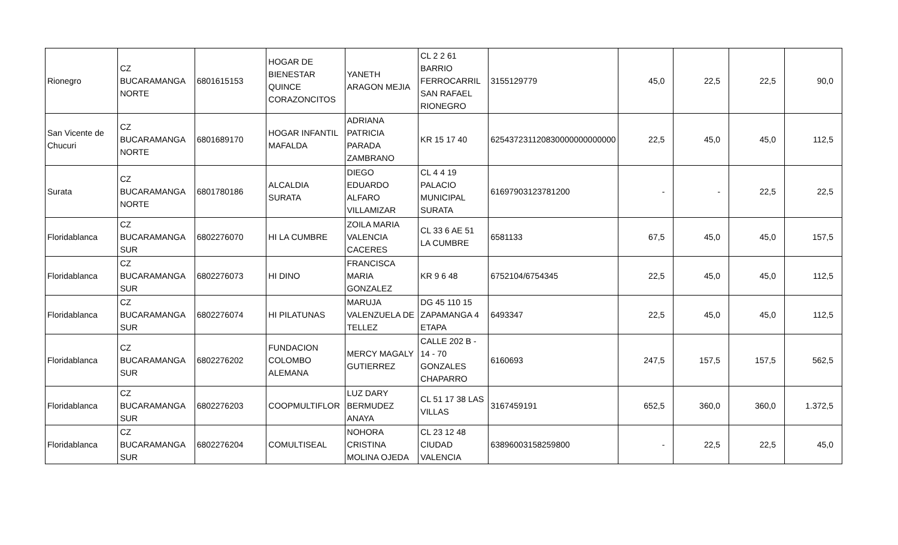| Rionegro | CZ BUCARAMANGA NORTE | 6801615153 | HOGAR DE BIENESTAR QUINCE CORAZONCITOS | YANETH ARAGON MEJIA | CL 2 2 61 BARRIO FERROCARRIL SAN RAFAEL RIONEGRO | 3155129779 | 45,0 | 22,5 | 22,5 | 90,0 |
| San Vicente de Chucuri | CZ BUCARAMANGA NORTE | 6801689170 | HOGAR INFANTIL MAFALDA | ADRIANA PATRICIA PARADA ZAMBRANO | KR 15 17 40 | 625437231120830000000000000 | 22,5 | 45,0 | 45,0 | 112,5 |
| Surata | CZ BUCARAMANGA NORTE | 6801780186 | ALCALDIA SURATA | DIEGO EDUARDO ALFARO VILLAMIZAR | CL 4 4 19 PALACIO MUNICIPAL SURATA | 61697903123781200 | - | - | 22,5 | 22,5 |
| Floridablanca | CZ BUCARAMANGA SUR | 6802276070 | HI LA CUMBRE | ZOILA MARIA VALENCIA CACERES | CL 33 6 AE 51 LA CUMBRE | 6581133 | 67,5 | 45,0 | 45,0 | 157,5 |
| Floridablanca | CZ BUCARAMANGA SUR | 6802276073 | HI DINO | FRANCISCA MARIA GONZALEZ | KR 9 6 48 | 6752104/6754345 | 22,5 | 45,0 | 45,0 | 112,5 |
| Floridablanca | CZ BUCARAMANGA SUR | 6802276074 | HI PILATUNAS | MARUJA VALENZUELA DE TELLEZ | DG 45 110 15 ZAPAMANGA 4 ETAPA | 6493347 | 22,5 | 45,0 | 45,0 | 112,5 |
| Floridablanca | CZ BUCARAMANGA SUR | 6802276202 | FUNDACION COLOMBO ALEMANA | MERCY MAGALY GUTIERREZ | CALLE 202 B - 14 - 70 GONZALES CHAPARRO | 6160693 | 247,5 | 157,5 | 157,5 | 562,5 |
| Floridablanca | CZ BUCARAMANGA SUR | 6802276203 | COOPMULTIFLOR | LUZ DARY BERMUDEZ ANAYA | CL 51 17 38 LAS VILLAS | 3167459191 | 652,5 | 360,0 | 360,0 | 1.372,5 |
| Floridablanca | CZ BUCARAMANGA SUR | 6802276204 | COMULTISEAL | NOHORA CRISTINA MOLINA OJEDA | CL 23 12 48 CIUDAD VALENCIA | 63896003158259800 | - | 22,5 | 22,5 | 45,0 |